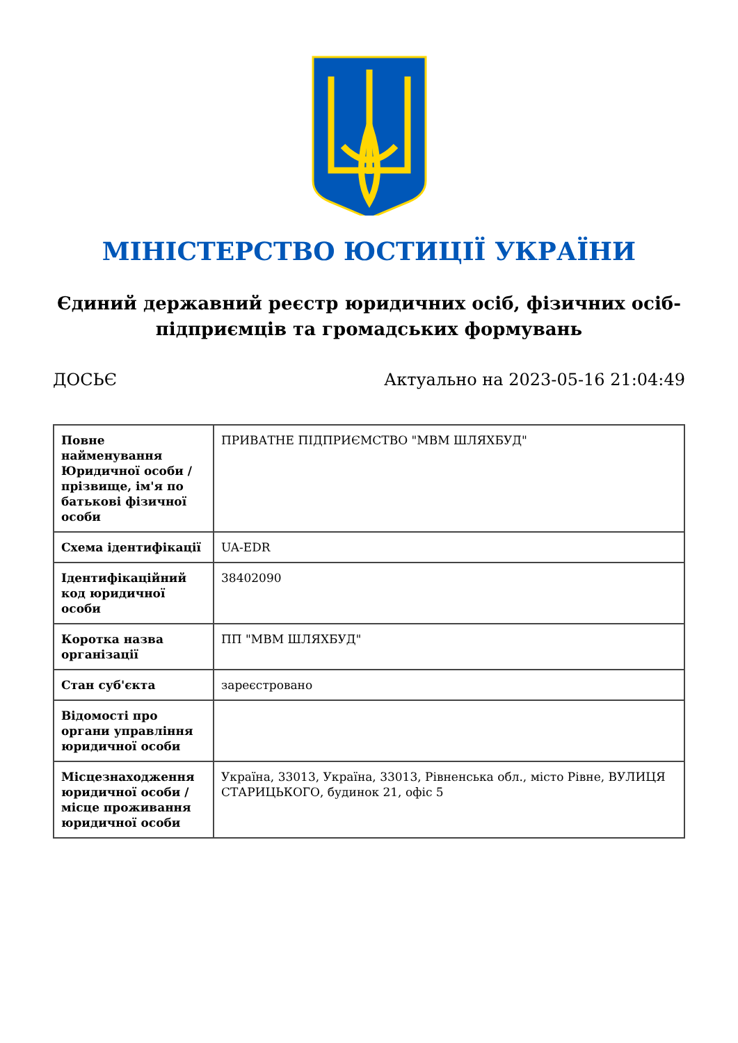МІНІСТЕРСТВО ЮСТИЦІЇ УКРАЇНИ
Єдиний державний реєстр юридичних осіб, фізичних осіб-підприємців та громадських формувань
ДОСЬЄ Актуально на 2023-05-16 21:04:49
| Повне найменування Юридичної особи / прізвище, ім'я по батькові фізичної особи | ПРИВАТНЕ ПІДПРИЄМСТВО "МВМ ШЛЯХБУД" |
| Схема ідентифікації | UA-EDR |
| Ідентифікаційний код юридичної особи | 38402090 |
| Коротка назва організації | ПП "МВМ ШЛЯХБУД" |
| Стан суб'єкта | зареєстровано |
| Відомості про органи управління юридичної особи | |
| Місцезнаходження юридичної особи / місце проживання юридичної особи | Україна, 33013, Україна, 33013, Рівненська обл., місто Рівне, ВУЛИЦЯ СТАРИЦЬКОГО, будинок 21, офіс 5 |